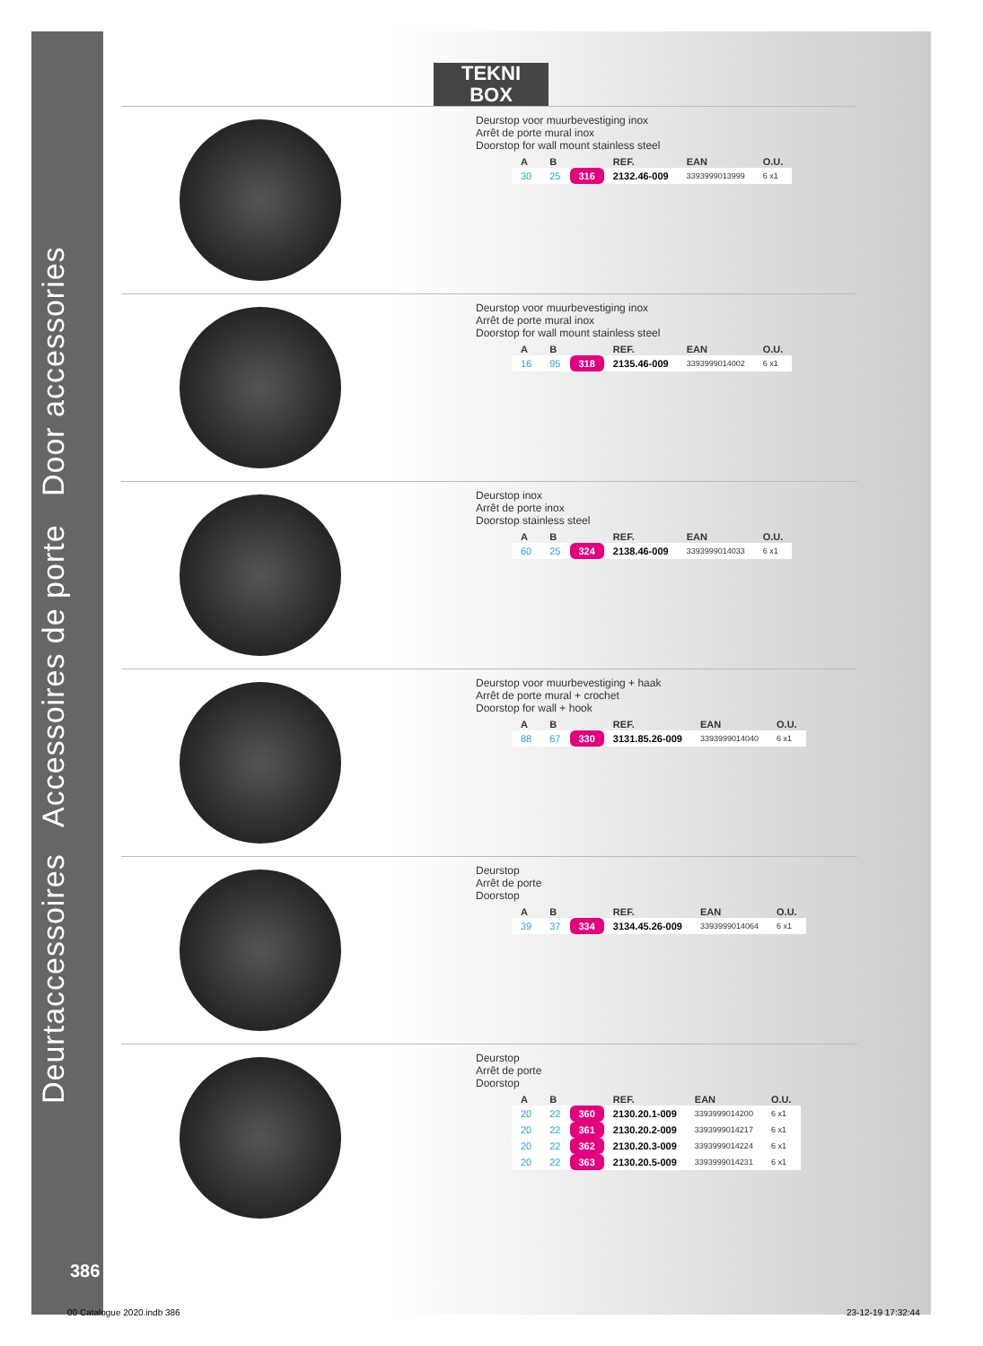Deurtaccessoires Accessoires de porte Door accessories
TEKNI
BOX
Deurstop voor muurbevestiging inox
Arrêt de porte mural inox
Doorstop for wall mount stainless steel
| A | B | | REF. | EAN | O.U. |
| --- | --- | --- | --- | --- | --- |
| 30 | 25 | 316 | 2132.46-009 | 3393999013999 | 6 x1 |
Deurstop voor muurbevestiging inox
Arrêt de porte mural inox
Doorstop for wall mount stainless steel
| A | B | | REF. | EAN | O.U. |
| --- | --- | --- | --- | --- | --- |
| 16 | 95 | 318 | 2135.46-009 | 3393999014002 | 6 x1 |
Deurstop inox
Arrêt de porte inox
Doorstop stainless steel
| A | B | | REF. | EAN | O.U. |
| --- | --- | --- | --- | --- | --- |
| 60 | 25 | 324 | 2138.46-009 | 3393999014033 | 6 x1 |
Deurstop voor muurbevestiging + haak
Arrêt de porte mural + crochet
Doorstop for wall + hook
| A | B | | REF. | EAN | O.U. |
| --- | --- | --- | --- | --- | --- |
| 88 | 67 | 330 | 3131.85.26-009 | 3393999014040 | 6 x1 |
Deurstop
Arrêt de porte
Doorstop
| A | B | | REF. | EAN | O.U. |
| --- | --- | --- | --- | --- | --- |
| 39 | 37 | 334 | 3134.45.26-009 | 3393999014064 | 6 x1 |
Deurstop
Arrêt de porte
Doorstop
| A | B | | REF. | EAN | O.U. |
| --- | --- | --- | --- | --- | --- |
| 20 | 22 | 360 | 2130.20.1-009 | 3393999014200 | 6 x1 |
| 20 | 22 | 361 | 2130.20.2-009 | 3393999014217 | 6 x1 |
| 20 | 22 | 362 | 2130.20.3-009 | 3393999014224 | 6 x1 |
| 20 | 22 | 363 | 2130.20.5-009 | 3393999014231 | 6 x1 |
386
00 Catalogue 2020.indb 386 23-12-19 17:32:44